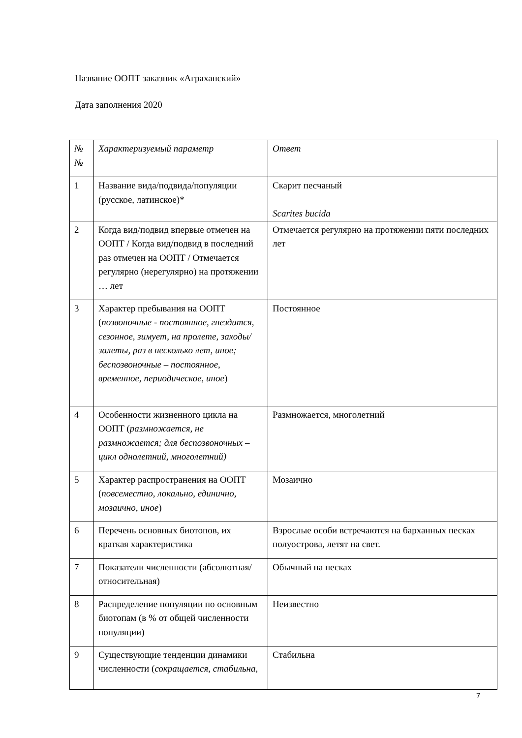Название ООПТ заказник «Аграханский»
Дата заполнения 2020
| № № | Характеризуемый параметр | Ответ |
| 1 | Название вида/подвида/популяции (русское, латинское)* | Скарит песчаный Scarites bucida |
| 2 | Когда вид/подвид впервые отмечен на ООПТ / Когда вид/подвид в последний раз отмечен на ООПТ / Отмечается регулярно (нерегулярно) на протяжении … лет | Отмечается регулярно на протяжении пяти последних лет |
| 3 | Характер пребывания на ООПТ ( позвоночные - постоянное, гнездится, сезонное, зимует, на пролете, заходы/залеты, раз в несколько лет, иное; беспозвоночные – постоянное, временное, периодическое, иное ) | Постоянное |
| 4 | Особенности жизненного цикла на ООПТ ( размножается, не размножается; для беспозвоночных – цикл однолетний, многолетний) | Размножается, многолетний |
| 5 | Характер распространения на ООПТ ( повсеместно, локально, единично, мозаично, иное ) | Мозаично |
| 6 | Перечень основных биотопов, их краткая характеристика | Взрослые особи встречаются на барханных песках полуострова, летят на свет. |
| 7 | Показатели численности (абсолютная/относительная) | Обычный на песках |
| 8 | Распределение популяции по основным биотопам (в % от общей численности популяции) | Неизвестно |
| 9 | Существующие тенденции динамики численности ( сокращается, стабильна, | Стабильна |
7